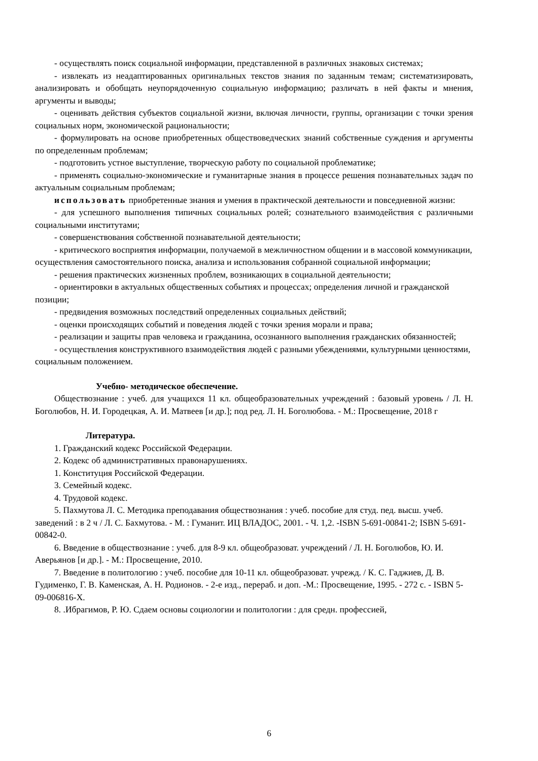- осуществлять поиск социальной информации, представленной в различных знаковых системах;
- извлекать из неадаптированных оригинальных текстов знания по заданным темам; систематизировать, анализировать и обобщать неупорядоченную социальную информацию; различать в ней факты и мнения, аргументы и выводы;
- оценивать действия субъектов социальной жизни, включая личности, группы, организации с точки зрения социальных норм, экономической рациональности;
- формулировать на основе приобретенных обществоведческих знаний собственные суждения и аргументы по определенным проблемам;
- подготовить устное выступление, творческую работу по социальной проблематике;
- применять социально-экономические и гуманитарные знания в процессе решения познавательных задач по актуальным социальным проблемам;
использовать приобретенные знания и умения в практической деятельности и повседневной жизни:
- для успешного выполнения типичных социальных ролей; сознательного взаимодействия с различными социальными институтами;
- совершенствования собственной познавательной деятельности;
- критического восприятия информации, получаемой в межличностном общении и в массовой коммуникации, осуществления самостоятельного поиска, анализа и использования собранной социальной информации;
- решения практических жизненных проблем, возникающих в социальной деятельности;
- ориентировки в актуальных общественных событиях и процессах; определения личной и гражданской позиции;
- предвидения возможных последствий определенных социальных действий;
- оценки происходящих событий и поведения людей с точки зрения морали и права;
- реализации и защиты прав человека и гражданина, осознанного выполнения гражданских обязанностей;
- осуществления конструктивного взаимодействия людей с разными убеждениями, культурными ценностями, социальным положением.
Учебно- методическое обеспечение.
Обществознание : учеб. для учащихся 11 кл. общеобразовательных учреждений : базовый уровень / Л. Н. Боголюбов, Н. И. Городецкая, А. И. Матвеев [и др.]; под ред. Л. Н. Боголюбова. - М.: Просвещение, 2018 г
Литература.
1. Гражданский кодекс Российской Федерации.
2. Кодекс об административных правонарушениях.
1. Конституция Российской Федерации.
3. Семейный кодекс.
4. Трудовой кодекс.
5. Пахмутова Л. С. Методика преподавания обществознания : учеб. пособие для студ. пед. высш. учеб. заведений : в 2 ч / Л. С. Бахмутова. - М. : Гуманит. ИЦ ВЛАДОС, 2001. - Ч. 1,2. -ISBN 5-691-00841-2; ISBN 5-691-00842-0.
6. Введение в обществознание : учеб. для 8-9 кл. общеобразоват. учреждений / Л. Н. Боголюбов, Ю. И. Аверьянов [и др.]. - М.: Просвещение, 2010.
7. Введение в политологию : учеб. пособие для 10-11 кл. общеобразоват. учрежд. / К. С. Гаджиев, Д. В. Гудименко, Г. В. Каменская, А. Н. Родионов. - 2-е изд., перераб. и доп. -М.: Просвещение, 1995. - 272 с. - ISBN 5-09-006816-Х.
8. .Ибрагимов, Р. Ю. Сдаем основы социологии и политологии : для средн. профессией,
6